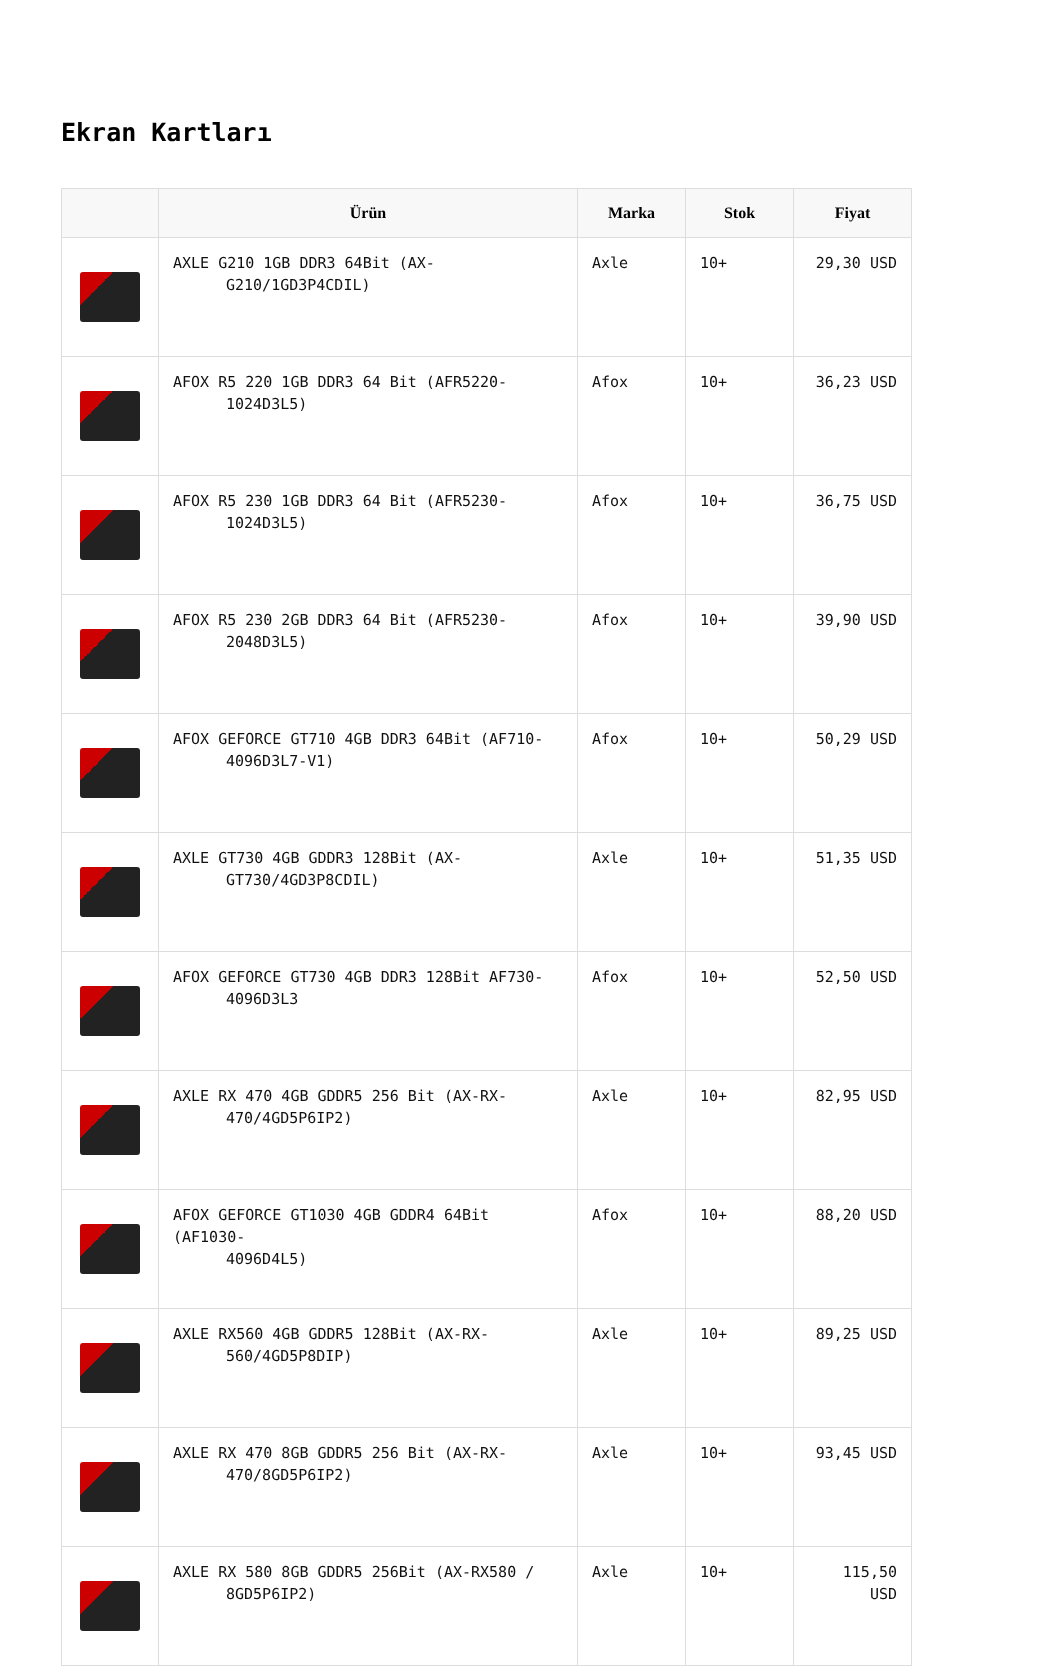Ekran Kartları
| | Ürün | Marka | Stok | Fiyat |
| --- | --- | --- | --- | --- |
| | AXLE G210 1GB DDR3 64Bit (AX- G210/1GD3P4CDIL) | Axle | 10+ | 29,30 USD |
| | AFOX R5 220 1GB DDR3 64 Bit (AFR5220- 1024D3L5) | Afox | 10+ | 36,23 USD |
| | AFOX R5 230 1GB DDR3 64 Bit (AFR5230- 1024D3L5) | Afox | 10+ | 36,75 USD |
| | AFOX R5 230 2GB DDR3 64 Bit (AFR5230- 2048D3L5) | Afox | 10+ | 39,90 USD |
| | AFOX GEFORCE GT710 4GB DDR3 64Bit (AF710- 4096D3L7-V1) | Afox | 10+ | 50,29 USD |
| | AXLE GT730 4GB GDDR3 128Bit (AX- GT730/4GD3P8CDIL) | Axle | 10+ | 51,35 USD |
| | AFOX GEFORCE GT730 4GB DDR3 128Bit AF730- 4096D3L3 | Afox | 10+ | 52,50 USD |
| | AXLE RX 470 4GB GDDR5 256 Bit (AX-RX- 470/4GD5P6IP2) | Axle | 10+ | 82,95 USD |
| | AFOX GEFORCE GT1030 4GB GDDR4 64Bit (AF1030- 4096D4L5) | Afox | 10+ | 88,20 USD |
| | AXLE RX560 4GB GDDR5 128Bit (AX-RX- 560/4GD5P8DIP) | Axle | 10+ | 89,25 USD |
| | AXLE RX 470 8GB GDDR5 256 Bit (AX-RX- 470/8GD5P6IP2) | Axle | 10+ | 93,45 USD |
| | AXLE RX 580 8GB GDDR5 256Bit (AX-RX580 / 8GD5P6IP2) | Axle | 10+ | 115,50 USD |